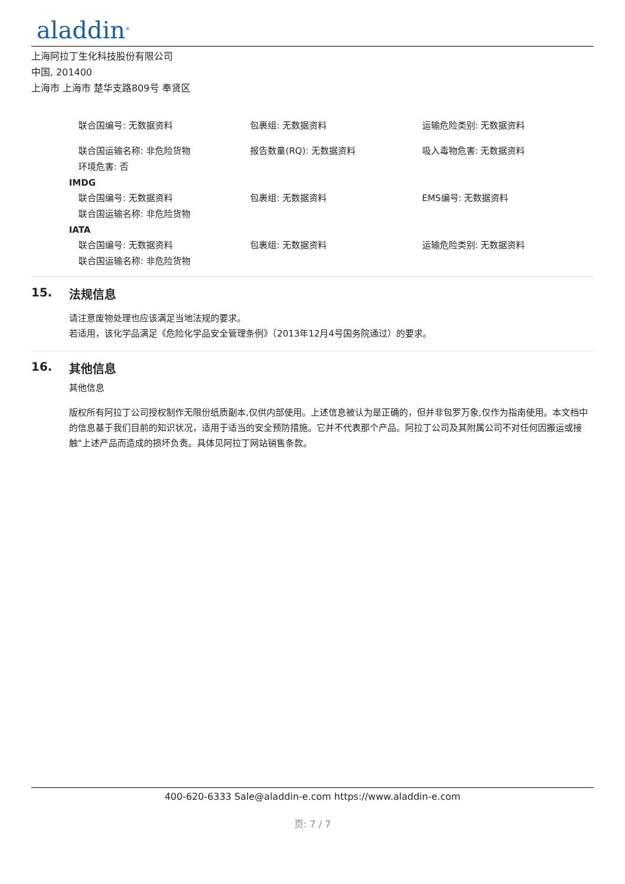aladdin<sup>®</sup>
上海阿拉丁生化科技股份有限公司
中国, 201400
上海市 上海市 楚华支路809号 奉贤区
联合国编号: 无数据资料 包裹组: 无数据资料 运输危险类别: 无数据资料
联合国运输名称: 非危险货物 报告数量(RQ): 无数据资料 吸入毒物危害: 无数据资料
环境危害: 否
IMDG
联合国编号: 无数据资料 包裹组: 无数据资料 EMS编号: 无数据资料
联合国运输名称: 非危险货物
IATA
联合国编号: 无数据资料 包裹组: 无数据资料 运输危险类别: 无数据资料
联合国运输名称: 非危险货物
15. 法规信息
请注意废物处理也应该满足当地法规的要求。
若适用，该化学品满足《危险化学品安全管理条例》（2013年12月4号国务院通过）的要求。
16. 其他信息
其他信息
版权所有阿拉丁公司授权制作无限份纸质副本,仅供内部使用。上述信息被认为是正确的，但并非包罗万象,仅作为指南使用。本文档中的信息基于我们目前的知识状况，适用于适当的安全预防措施。它并不代表那个产品。阿拉丁公司及其附属公司不对任何因搬运或接触"上述产品而造成的损坏负责。具体见阿拉丁网站销售条款。
400-620-6333 Sale@aladdin-e.com https://www.aladdin-e.com
页: 7 / 7